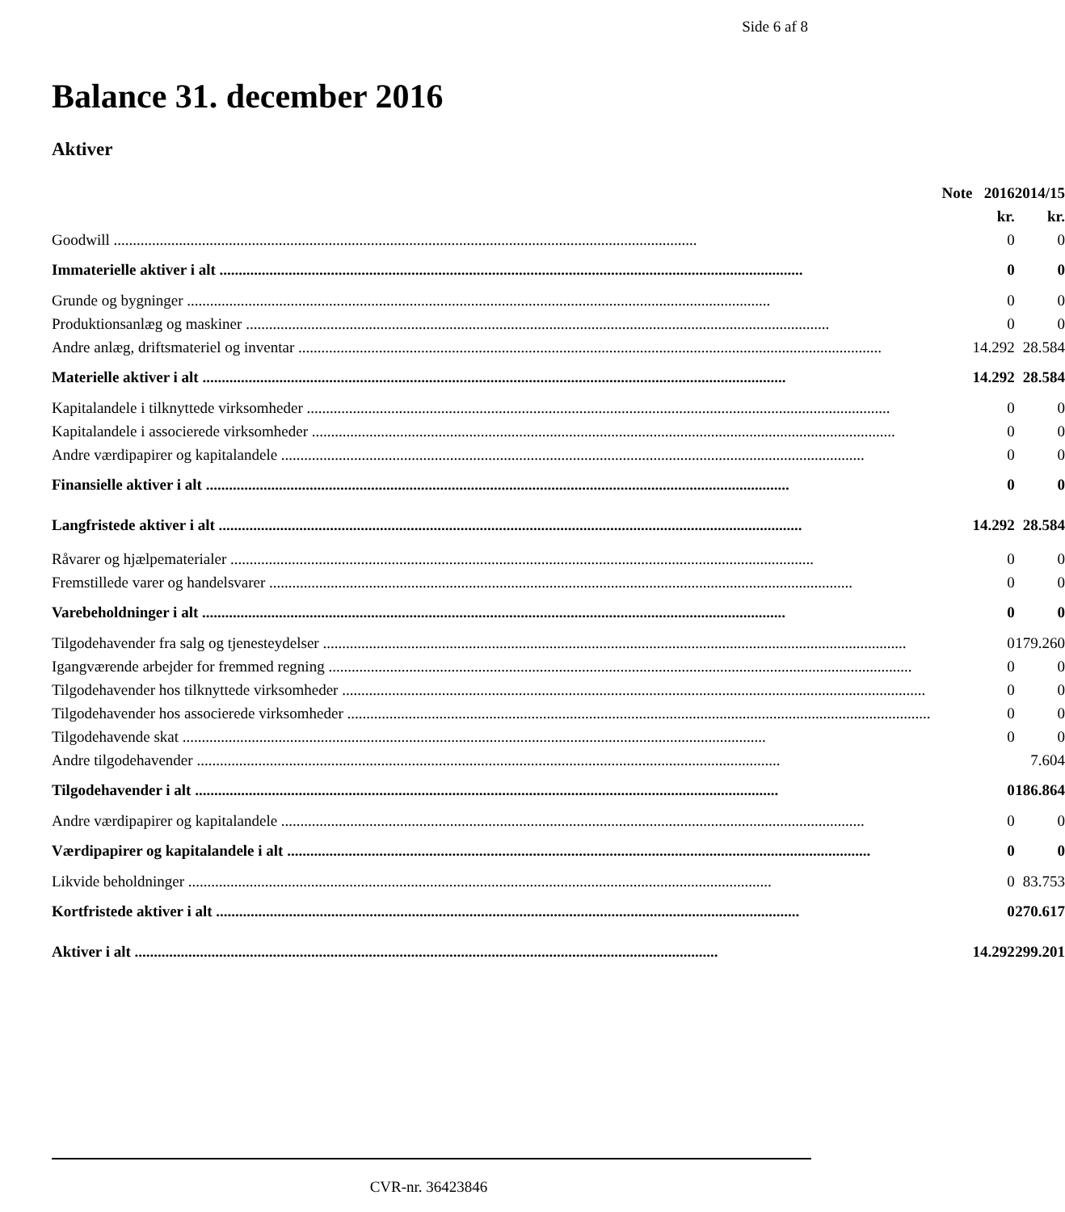Side 6 af 8
Balance 31. december 2016
Aktiver
| | Note | 2016 | 2014/15 |
| --- | --- | --- | --- |
| | | kr. | kr. |
| Goodwill | | 0 | 0 |
| Immaterielle aktiver i alt | | 0 | 0 |
| Grunde og bygninger | | 0 | 0 |
| Produktionsanlæg og maskiner | | 0 | 0 |
| Andre anlæg, driftsmateriel og inventar | | 14.292 | 28.584 |
| Materielle aktiver i alt | | 14.292 | 28.584 |
| Kapitalandele i tilknyttede virksomheder | | 0 | 0 |
| Kapitalandele i associerede virksomheder | | 0 | 0 |
| Andre værdipapirer og kapitalandele | | 0 | 0 |
| Finansielle aktiver i alt | | 0 | 0 |
| Langfristede aktiver i alt | | 14.292 | 28.584 |
| Råvarer og hjælpematerialer | | 0 | 0 |
| Fremstillede varer og handelsvarer | | 0 | 0 |
| Varebeholdninger i alt | | 0 | 0 |
| Tilgodehavender fra salg og tjenesteydelser | | 0 | 179.260 |
| Igangværende arbejder for fremmed regning | | 0 | 0 |
| Tilgodehavender hos tilknyttede virksomheder | | 0 | 0 |
| Tilgodehavender hos associerede virksomheder | | 0 | 0 |
| Tilgodehavende skat | | 0 | 0 |
| Andre tilgodehavender | | | 7.604 |
| Tilgodehavender i alt | | 0 | 186.864 |
| Andre værdipapirer og kapitalandele | | 0 | 0 |
| Værdipapirer og kapitalandele i alt | | 0 | 0 |
| Likvide beholdninger | | 0 | 83.753 |
| Kortfristede aktiver i alt | | 0 | 270.617 |
| Aktiver i alt | | 14.292 | 299.201 |
CVR-nr. 36423846